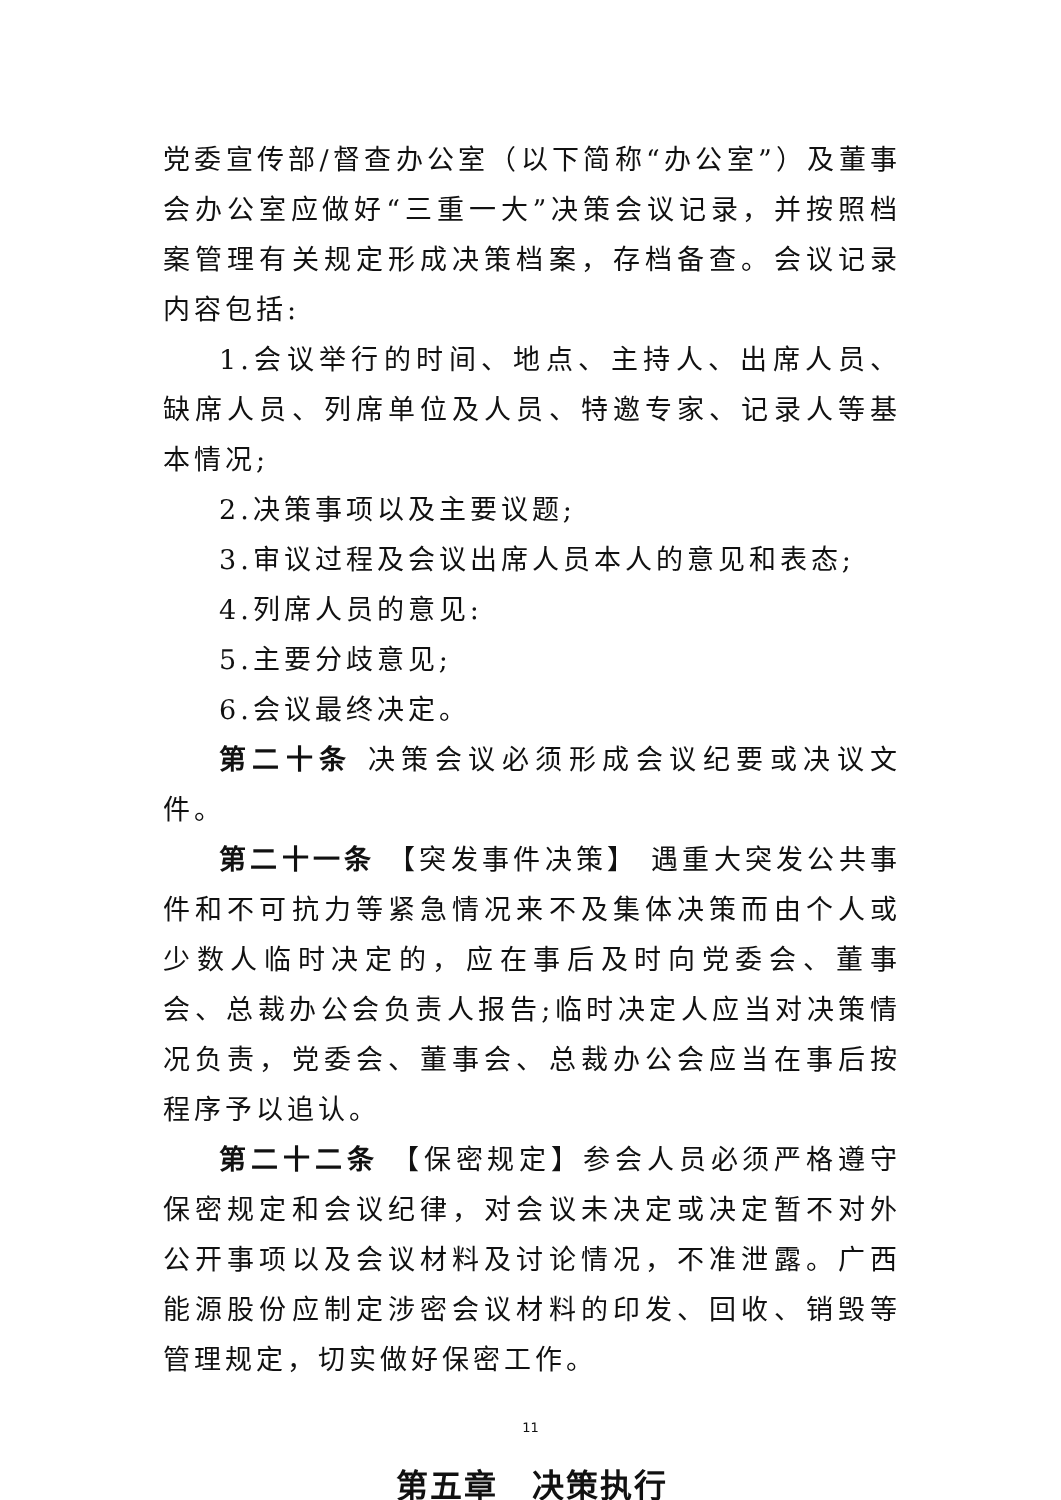党委宣传部/督查办公室（以下简称“办公室”）及董事会办公室应做好“三重一大”决策会议记录，并按照档案管理有关规定形成决策档案，存档备查。会议记录内容包括:
1.会议举行的时间、地点、主持人、出席人员、缺席人员、列席单位及人员、特邀专家、记录人等基本情况;
2.决策事项以及主要议题;
3.审议过程及会议出席人员本人的意见和表态;
4.列席人员的意见:
5.主要分歧意见;
6.会议最终决定。
第二十条 决策会议必须形成会议纪要或决议文件。
第二十一条 【突发事件决策】 遇重大突发公共事件和不可抗力等紧急情况来不及集体决策而由个人或少数人临时决定的，应在事后及时向党委会、董事会、总裁办公会负责人报告;临时决定人应当对决策情况负责，党委会、董事会、总裁办公会应当在事后按程序予以追认。
第二十二条 【保密规定】参会人员必须严格遵守保密规定和会议纪律，对会议未决定或决定暂不对外公开事项以及会议材料及讨论情况，不准泄露。广西能源股份应制定涉密会议材料的印发、回收、销毁等管理规定，切实做好保密工作。
第五章　决策执行
11